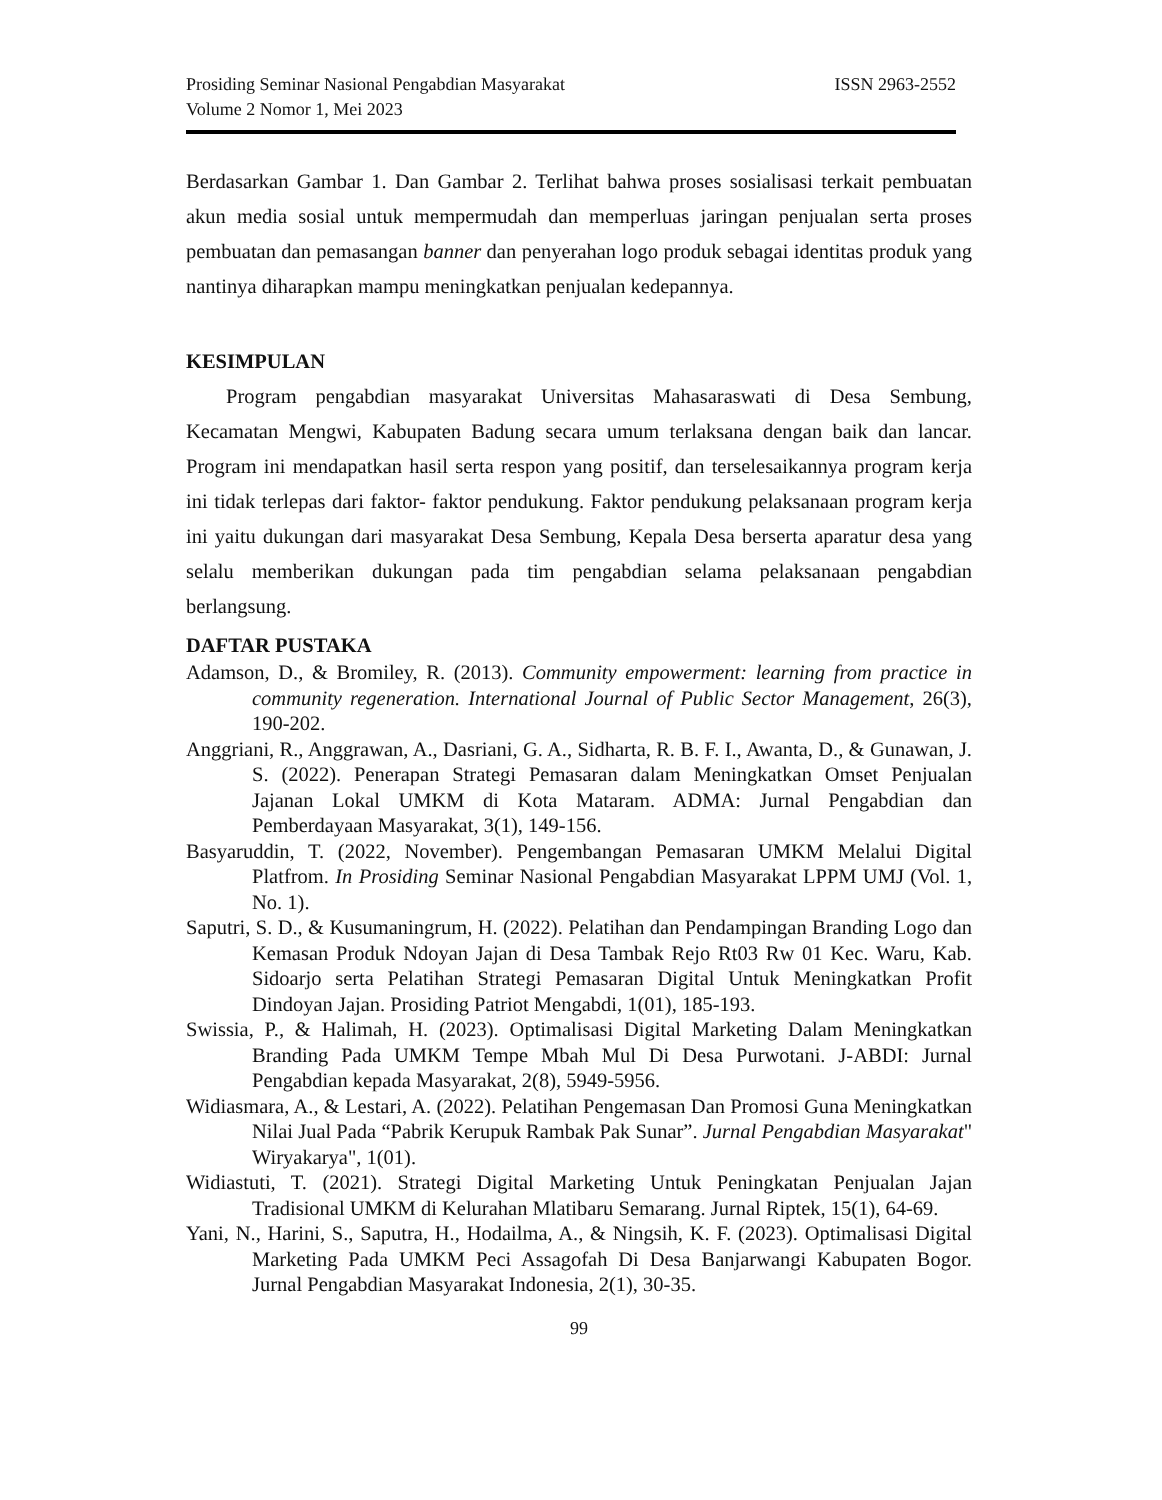Prosiding Seminar Nasional Pengabdian Masyarakat
Volume 2 Nomor 1, Mei 2023
ISSN 2963-2552
Berdasarkan Gambar 1. Dan Gambar 2. Terlihat bahwa proses sosialisasi terkait pembuatan akun media sosial untuk mempermudah dan memperluas jaringan penjualan serta proses pembuatan dan pemasangan banner dan penyerahan logo produk sebagai identitas produk yang nantinya diharapkan mampu meningkatkan penjualan kedepannya.
KESIMPULAN
Program pengabdian masyarakat Universitas Mahasaraswati di Desa Sembung, Kecamatan Mengwi, Kabupaten Badung secara umum terlaksana dengan baik dan lancar. Program ini mendapatkan hasil serta respon yang positif, dan terselesaikannya program kerja ini tidak terlepas dari faktor- faktor pendukung. Faktor pendukung pelaksanaan program kerja ini yaitu dukungan dari masyarakat Desa Sembung, Kepala Desa berserta aparatur desa yang selalu memberikan dukungan pada tim pengabdian selama pelaksanaan pengabdian berlangsung.
DAFTAR PUSTAKA
Adamson, D., & Bromiley, R. (2013). Community empowerment: learning from practice in community regeneration. International Journal of Public Sector Management, 26(3), 190-202.
Anggriani, R., Anggrawan, A., Dasriani, G. A., Sidharta, R. B. F. I., Awanta, D., & Gunawan, J. S. (2022). Penerapan Strategi Pemasaran dalam Meningkatkan Omset Penjualan Jajanan Lokal UMKM di Kota Mataram. ADMA: Jurnal Pengabdian dan Pemberdayaan Masyarakat, 3(1), 149-156.
Basyaruddin, T. (2022, November). Pengembangan Pemasaran UMKM Melalui Digital Platfrom. In Prosiding Seminar Nasional Pengabdian Masyarakat LPPM UMJ (Vol. 1, No. 1).
Saputri, S. D., & Kusumaningrum, H. (2022). Pelatihan dan Pendampingan Branding Logo dan Kemasan Produk Ndoyan Jajan di Desa Tambak Rejo Rt03 Rw 01 Kec. Waru, Kab. Sidoarjo serta Pelatihan Strategi Pemasaran Digital Untuk Meningkatkan Profit Dindoyan Jajan. Prosiding Patriot Mengabdi, 1(01), 185-193.
Swissia, P., & Halimah, H. (2023). Optimalisasi Digital Marketing Dalam Meningkatkan Branding Pada UMKM Tempe Mbah Mul Di Desa Purwotani. J-ABDI: Jurnal Pengabdian kepada Masyarakat, 2(8), 5949-5956.
Widiasmara, A., & Lestari, A. (2022). Pelatihan Pengemasan Dan Promosi Guna Meningkatkan Nilai Jual Pada “Pabrik Kerupuk Rambak Pak Sunar”. Jurnal Pengabdian Masyarakat" Wiryakarya", 1(01).
Widiastuti, T. (2021). Strategi Digital Marketing Untuk Peningkatan Penjualan Jajan Tradisional UMKM di Kelurahan Mlatibaru Semarang. Jurnal Riptek, 15(1), 64-69.
Yani, N., Harini, S., Saputra, H., Hodailma, A., & Ningsih, K. F. (2023). Optimalisasi Digital Marketing Pada UMKM Peci Assagofah Di Desa Banjarwangi Kabupaten Bogor. Jurnal Pengabdian Masyarakat Indonesia, 2(1), 30-35.
99